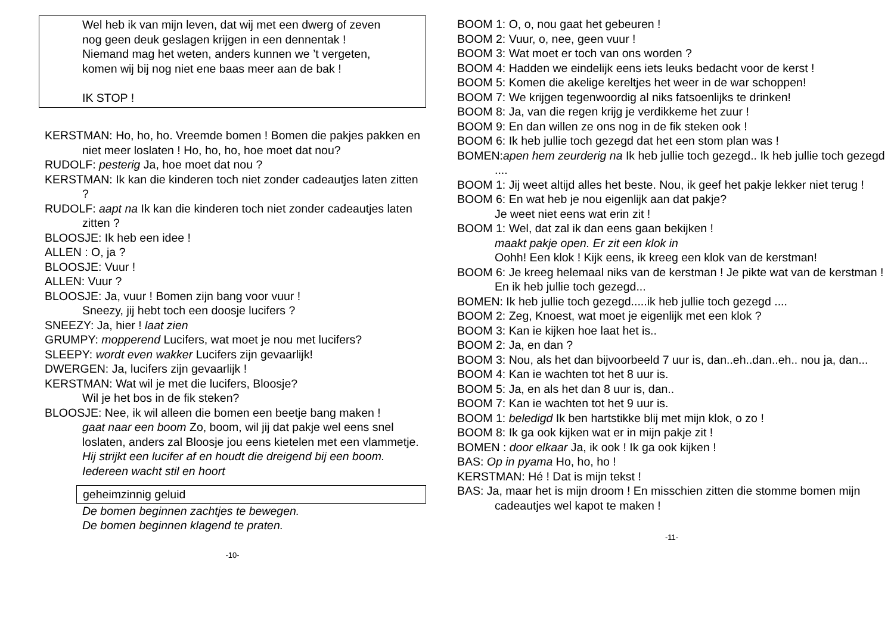Wel heb ik van mijn leven, dat wij met een dwerg of zeven
nog geen deuk geslagen krijgen in een dennentak !
Niemand mag het weten, anders kunnen we ’t vergeten,
komen wij bij nog niet ene baas meer aan de bak !
IK STOP !
KERSTMAN: Ho, ho, ho. Vreemde bomen ! Bomen die pakjes pakken en niet meer loslaten ! Ho, ho, ho, hoe moet dat nou?
RUDOLF: pesterig Ja, hoe moet dat nou ?
KERSTMAN: Ik kan die kinderen toch niet zonder cadeautjes laten zitten ?
RUDOLF: aapt na Ik kan die kinderen toch niet zonder cadeautjes laten zitten ?
BLOOSJE: Ik heb een idee !
ALLEN : O, ja ?
BLOOSJE: Vuur !
ALLEN: Vuur ?
BLOOSJE: Ja, vuur ! Bomen zijn bang voor vuur !
Sneezy, jij hebt toch een doosje lucifers ?
SNEEZY: Ja, hier ! laat zien
GRUMPY: mopperend Lucifers, wat moet je nou met lucifers?
SLEEPY: wordt even wakker Lucifers zijn gevaarlijk!
DWERGEN: Ja, lucifers zijn gevaarlijk !
KERSTMAN: Wat wil je met die lucifers, Bloosje?
Wil je het bos in de fik steken?
BLOOSJE: Nee, ik wil alleen die bomen een beetje bang maken !
gaat naar een boom Zo, boom, wil jij dat pakje wel eens snel loslaten, anders zal Bloosje jou eens kietelen met een vlammetje.
Hij strijkt een lucifer af en houdt die dreigend bij een boom. Iedereen wacht stil en hoort
geheimzinnig geluid
De bomen beginnen zachtjes te bewegen.
De bomen beginnen klagend te praten.
-10-
BOOM 1: O, o, nou gaat het gebeuren !
BOOM 2: Vuur, o, nee, geen vuur !
BOOM 3: Wat moet er toch van ons worden ?
BOOM 4: Hadden we eindelijk eens iets leuks bedacht voor de kerst !
BOOM 5: Komen die akelige kereltjes het weer in de war schoppen!
BOOM 7: We krijgen tegenwoordig al niks fatsoenlijks te drinken!
BOOM 8: Ja, van die regen krijg je verdikkeme het zuur !
BOOM 9: En dan willen ze ons nog in de fik steken ook !
BOOM 6: Ik heb jullie toch gezegd dat het een stom plan was !
BOMEN:apen hem zeurderig na Ik heb jullie toch gezegd.. Ik heb jullie toch gezegd ....
BOOM 1: Jij weet altijd alles het beste. Nou, ik geef het pakje lekker niet terug !
BOOM 6: En wat heb je nou eigenlijk aan dat pakje?
Je weet niet eens wat erin zit !
BOOM 1: Wel, dat zal ik dan eens gaan bekijken !
maakt pakje open. Er zit een klok in
Oohh! Een klok ! Kijk eens, ik kreeg een klok van de kerstman!
BOOM 6: Je kreeg helemaal niks van de kerstman ! Je pikte wat van de kerstman ! En ik heb jullie toch gezegd...
BOMEN: Ik heb jullie toch gezegd.....ik heb jullie toch gezegd ....
BOOM 2: Zeg, Knoest, wat moet je eigenlijk met een klok ?
BOOM 3: Kan ie kijken hoe laat het is..
BOOM 2: Ja, en dan ?
BOOM 3: Nou, als het dan bijvoorbeeld 7 uur is, dan..eh..dan..eh.. nou ja, dan...
BOOM 4: Kan ie wachten tot het 8 uur is.
BOOM 5: Ja, en als het dan 8 uur is, dan..
BOOM 7: Kan ie wachten tot het 9 uur is.
BOOM 1: beledigd Ik ben hartstikke blij met mijn klok, o zo !
BOOM 8: Ik ga ook kijken wat er in mijn pakje zit !
BOMEN : door elkaar Ja, ik ook ! Ik ga ook kijken !
BAS: Op in pyama Ho, ho, ho !
KERSTMAN: Hé ! Dat is mijn tekst !
BAS: Ja, maar het is mijn droom ! En misschien zitten die stomme bomen mijn cadeautjes wel kapot te maken !
-11-